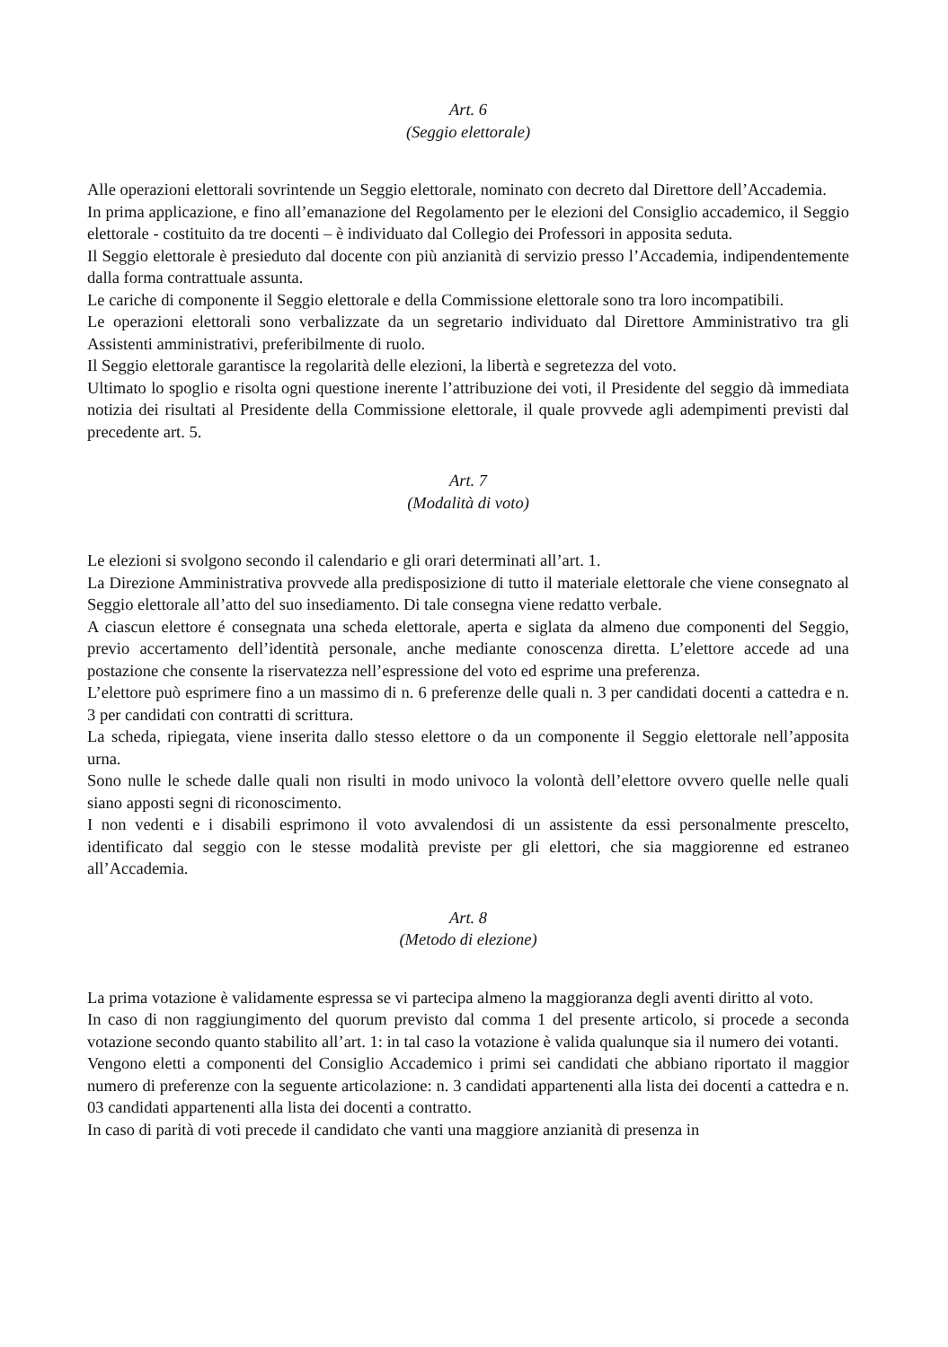Art. 6
(Seggio elettorale)
Alle operazioni elettorali sovrintende un Seggio elettorale, nominato con decreto dal Direttore dell’Accademia.
In prima applicazione, e fino all’emanazione del Regolamento per le elezioni del Consiglio accademico, il Seggio elettorale - costituito da tre docenti – è individuato dal Collegio dei Professori in apposita seduta.
Il Seggio elettorale è presieduto dal docente con più anzianità di servizio presso l’Accademia, indipendentemente dalla forma contrattuale assunta.
Le cariche di componente il Seggio elettorale e della Commissione elettorale sono tra loro incompatibili.
Le operazioni elettorali sono verbalizzate da un segretario individuato dal Direttore Amministrativo tra gli Assistenti amministrativi, preferibilmente di ruolo.
Il Seggio elettorale garantisce la regolarità delle elezioni, la libertà e segretezza del voto.
Ultimato lo spoglio e risolta ogni questione inerente l’attribuzione dei voti, il Presidente del seggio dà immediata notizia dei risultati al Presidente della Commissione elettorale, il quale provvede agli adempimenti previsti dal precedente art. 5.
Art. 7
(Modalità di voto)
Le elezioni si svolgono secondo il calendario e gli orari determinati all’art. 1.
La Direzione Amministrativa provvede alla predisposizione di tutto il materiale elettorale che viene consegnato al Seggio elettorale all’atto del suo insediamento. Di tale consegna viene redatto verbale.
A ciascun elettore é consegnata una scheda elettorale, aperta e siglata da almeno due componenti del Seggio, previo accertamento dell’identità personale, anche mediante conoscenza diretta. L’elettore accede ad una postazione che consente la riservatezza nell’espressione del voto ed esprime una preferenza.
L’elettore può esprimere fino a un massimo di n. 6 preferenze delle quali n. 3 per candidati docenti a cattedra e n. 3 per candidati con contratti di scrittura.
La scheda, ripiegata, viene inserita dallo stesso elettore o da un componente il Seggio elettorale nell’apposita urna.
Sono nulle le schede dalle quali non risulti in modo univoco la volontà dell’elettore ovvero quelle nelle quali siano apposti segni di riconoscimento.
I non vedenti e i disabili esprimono il voto avvalendosi di un assistente da essi personalmente prescelto, identificato dal seggio con le stesse modalità previste per gli elettori, che sia maggiorenne ed estraneo all’Accademia.
Art. 8
(Metodo di elezione)
La prima votazione è validamente espressa se vi partecipa almeno la maggioranza degli aventi diritto al voto.
In caso di non raggiungimento del quorum previsto dal comma 1 del presente articolo, si procede a seconda votazione secondo quanto stabilito all’art. 1: in tal caso la votazione è valida qualunque sia il numero dei votanti.
Vengono eletti a componenti del Consiglio Accademico i primi sei candidati che abbiano riportato il maggior numero di preferenze con la seguente articolazione: n. 3 candidati appartenenti alla lista dei docenti a cattedra e n. 03 candidati appartenenti alla lista dei docenti a contratto.
In caso di parità di voti precede il candidato che vanti una maggiore anzianità di presenza in